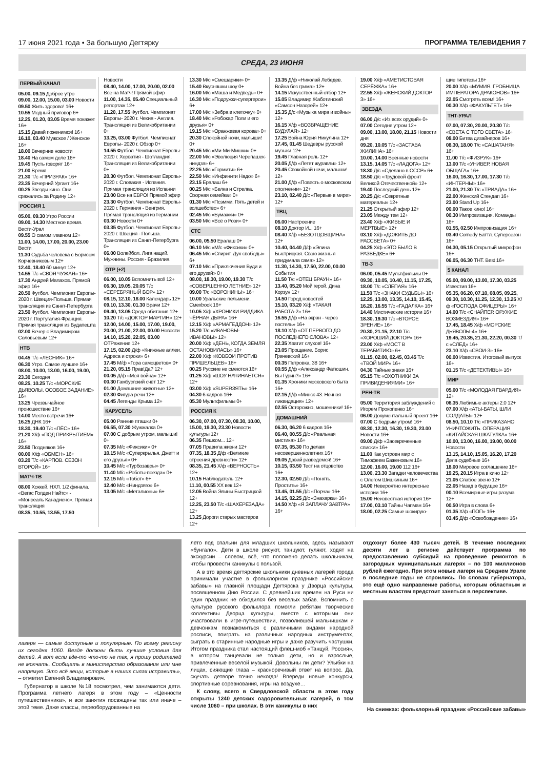17 июня 2021 года • За большую Дегтярку ПРОГРАММА ТЕЛЕВИДЕНИЯ 7
СРЕДА, 23 ИЮНЯ
ПЕРВЫЙ КАНАЛ
05.00, 09.15 Доброе утро
09.00, 12.00, 15.00, 03.00 Новости
09.50 Жить здорово! 16+
10.55 Модный приговор 6+
12.25, 01.20, 03.05 Время покажет 16+
15.15 Давай поженимся! 16+
16.10, 03.40 Мужское / Женское 16+
18.00 Вечерние новости
18.40 На самом деле 16+
19.45 Пусть говорят 16+
21.00 Время
21.30 Т/с «ПРИЗРАК» 16+
23.35 Вечерний Ургант 16+
00.25 Звезды кино. Они сражались за Родину 12+
РОССИЯ 1
05.00, 09.30 Утро России
09.00, 14.30 Местное время. Вести-Урал
09.55 О самом главном 12+
11.00, 14.00, 17.00, 20.00, 23.00 Вести
11.30 Судьба человека с Борисом Корчевниковым 12+
12.40, 18.40 60 минут 12+
14.55 Т/с «СВОЯ ЧУЖАЯ» 16+
17.30 Андрей Малахов. Прямой эфир 16+
20.50 Футбол. Чемпионат Европы- 2020 г. Швеция-Польша. Прямая трансляция из Санкт-Петербурга
23.50 Футбол. Чемпионат Европы- 2020 г. Португалия-Франция. Прямая трансляция из Будапешта
02.00 Вечер с Владимиром Соловьёвым 12+
НТВ
04.45 Т/с «ЛЕСНИК» 16+
06.30 Утро. Самое лучшее 16+
08.00, 10.00, 13.00, 16.00, 19.00, 23.30 Сегодня
08.25, 10.25 Т/с «МОРСКИЕ ДЬЯВОЛЫ. ОСОБОЕ ЗАДАНИЕ» 16+
13.25 Чрезвычайное происшествие 16+
14.00 Место встречи 16+
16.25 ДНК 16+
18.30, 19.40 Т/с «ПЁС» 16+
21.20 Х/ф «ПОД ПРИКРЫТИЕМ» 16+
23.50 Поздняков 16+
00.00 Х/ф «ОБМЕН» 16+
03.20 Т/с «КАРПОВ. СЕЗОН ВТОРОЙ» 16+
МАТЧ-ТВ
08.00 Хоккей. НХЛ. 1/2 финала. «Вегас Голден Найтс» - «Монреаль Канадиенс». Прямая трансляция
08.35, 10.55, 13.55, 17.50
Новости
08.40, 14.00, 17.00, 20.00, 02.00 Все на Матч! Прямой эфир
11.00, 14.35, 05.40 Специальный репортаж 12+
11.20, 17.55 Футбол. Чемпионат Европы- 2020 г. Чехия - Англия. Трансляция из Великобритании 0+
13.25, 03.00 Футбол. Чемпионат Европы- 2020 г. Обзор 0+
14.55 Футбол. Чемпионат Европы- 2020 г. Хорватия - Шотландия. Трансляция из Великобритании 0+
20.30 Футбол. Чемпионат Европы- 2020 г. Словакия - Испания. Прямая трансляция из Испании
23.00 Все на ЕВРО! Прямой эфир
23.30 Футбол. Чемпионат Европы- 2020 г. Германия - Венгрия. Прямая трансляция из Германии
03.30 Новости 0+
03.35 Футбол. Чемпионат Европы- 2020 г. Швеция - Польша. Трансляция из Санкт-Петербурга 0+
06.00 Волейбол. Лига наций. Мужчины. Россия - Бразилия.
ОТР (+2)
06.00, 10.05 Вспомнить всё 12+
06.30, 19.05, 20.05 Т/с «СЕРЕБРЯНЫЙ БОР» 12+
08.15, 12.10, 18.00 Календарь 12+
09.10, 13.30, 01.30 Врачи 12+
09.40, 13.05 Среда обитания 12+
10.20 Т/с «ДОКТОР МАРТИН» 12+
12.00, 14.00, 15.00, 17.00, 19.00, 20.00, 21.00, 22.00, 00.00 Новости
14.10, 15.20, 22.05, 03.00 ОТРажение 12+
17.15, 02.00 Д/ф «Книжные аллеи. Адреса и строки» 6+
17.45 М/ф «Гора самоцветов» 0+
21.20, 05.15 Прав!Да? 12+
00.05 Д/ф «Моя война» 12+
00.30 Гамбургский счёт 12+
01.00 Домашние животные 12+
02.30 Фигура речи 12+
04.45 Легенды Крыма 12+
КАРУСЕЛЬ
05.00 Ранние пташки 0+
06.55, 07.30 Жужжалка 0+
07.00 С добрым утром, малыши! 0+
07.35 М/с «Фиксики» 0+
10.15 М/с «Суперкрылья. Джетт и его друзья» 0+
10.45 М/с «Турбозавры» 0+
11.40 М/с «Роботы-поезда» 0+
12.15 М/с «Тобот» 6+
12.40 М/с «Ниндзяго» 6+
13.05 М/с «Металионы» 6+
13.30 М/с «Смешарики» 0+
15.40 Вкусняшки шоу 0+
16.00 М/с «Маша и Медведь» 0+
16.30 М/с «Подружки-супергерои» 6+
17.00 М/с «Зебра в клеточку» 0+
18.40 М/с «Робокар Поли и его друзья» 0+
19.15 М/с «Оранжевая корова» 0+
20.30 Спокойной ночи, малыши! 0+
20.45 М/с «Ми-Ми-Мишки» 0+
22.00 М/с «Эволюция Черепашек-ниндзя» 6+
22.25 М/с «Гормити» 6+
22.50 М/с «Инфинити Надо» 6+
23.15 Ералаш 6+
00.25 М/с «Белка и Стрелка. Озорная семейка» 0+
01.30 М/с «Псэмми. Пять детей и волшебство» 6+
02.45 М/с «Бумажки» 0+
03.50 М/с «Всё о Рози» 0+
СТС
06.00, 05.50 Ералаш 0+
06.10 М/с «М/с «Фиксики» 0+
06.45 М/с «Спирит. Дух свободы» 6+
07.10 М/с «Приключения Вуди и его друзей» 0+
08.00, 18.30, 19.00, 19.30 Т/с «СОВЕРШЕННО ЛЕТНИЕ» 12+
09.00 Т/с «ВОРОНИНЫ» 16+
10.00 Уральские пельмени. Смехbook 16+
10.05 Х/ф «ХРОНИКИ РИДДИКА. ЧЁРНАЯ ДЫРА» 16+
12.15 Х/ф «АРМАГЕДДОН» 12+
15.20 Т/с «ИВАНОВЫ-ИВАНОВЫ» 12+
20.00 Х/ф «ДЕНЬ, КОГДА ЗЕМЛЯ ОСТАНОВИЛАСЬ» 16+
22.00 Х/ф «КОВБОИ ПРОТИВ ПРИШЕЛЬЦЕВ» 16+
00.25 Русские не смеются 16+
01.25 Х/ф «ШОУ НАЧИНАЕТСЯ» 12+
03.00 Х/ф «SUPERЗЯТЬ» 16+
04.30 6 кадров 16+
05.30 Мультфильмы 0+
РОССИЯ К
06.30, 07.00, 07.30, 08.30, 10.00, 15.00, 19.30, 23.30 Новости культуры 12+
06.35 Пешком... 12+
07.05 Правила жизни 12+
07.35, 18.35 Д/ф «Великие строения древности» 12+
08.35, 21.45 Х/ф «ВЕРНОСТЬ» 12+
10.15 Наблюдатель 12+
11.10, 00.55 XX век 12+
12.05 Война Элины Быстрицкой 12+
12.25, 23.50 Т/с «ШАХЕРЕЗАДА» 12+
13.25 Дороги старых мастеров 12+
13.35 Д/ф «Николай Лебедев. Война без грима» 12+
14.15 Искусственный отбор 12+
15.05 Владимир Жаботинский «Самсон Назорей» 12+
15.35 Д/с «Музыка мира и войны» 12+
16.15 Х/ф «ВОЗВРАЩЕНИЕ БУДУЛАЯ» 12+
17.25 Война Юрия Никулина 12+
17.45, 01.45 Шедевры русской музыки 12+
19.45 Главная роль 12+
20.05 Д/ф «Летят журавли» 12+
20.45 Спокойной ночи, малыши! 12+
21.00 Д/ф «Повесть о московском ополчении» 12+
23.10, 02.40 Д/с «Первые в мире» 12+
ТВЦ
06.00 Настроение
08.10 Доктор И... 16+
08.40 Х/ф «БЕЗОТЦОВЩИНА» 12+
10.40, 04.40 Д/ф «Элина Быстрицкая. Свою жизнь я придумала сама» 12+
11.30, 14.30, 17.50, 22.00, 00.00 События
11.50 Т/с «ОТЕЦ БРАУН» 16+
13.40, 05.20 Мой герой. Дина Корзун 12+
14.50 Город новостей
15.10, 03.20 Х/ф «ТАКАЯ РАБОТА-2» 16+
16.55 Д/ф «На экран - через постель» 16+
18.10 Х/ф «ОТ ПЕРВОГО ДО ПОСЛЕДНЕГО СЛОВА» 12+
22.35 Хватит слухов! 16+
23.05 Прощание. Борис Грачевский 16+
00.35 Петровка, 38 16+
00.55 Д/ф «Александр Фатюшин. Вы Гурин?» 16+
01.35 Хроники московского быта 16+
02.15 Д/ф «Минск-43. Ночная ликвидация» 12+
02.55 Осторожно, мошенники! 16+
ДОМАШНИЙ
06.30, 06.20 6 кадров 16+
06.40, 00.55 Д/с «Реальная мистика» 16+
07.35, 05.30 По делам несовершеннолетних 16+
09.05 Давай разведёмся! 16+
10.15, 03.50 Тест на отцовство 16+
12.30, 02.50 Д/с «Понять. Простить» 16+
13.45, 01.55 Д/с «Порча» 16+
14.15, 02.25 Д/с «Знахарка» 16+
14.50 Х/ф «Я ЗАПЛАЧУ ЗАВТРА» 16+
19.00 Х/ф «АМЕТИСТОВАЯ СЕРЁЖКА» 16+
22.55 Х/ф «ЖЕНСКИЙ ДОКТОР 3» 16+
ЗВЕЗДА
06.00 Д/с «Из всех орудий» 0+
07.00 Сегодня утром 12+
09.00, 13.00, 18.00, 21.15 Новости дня
09.20, 10.05 Т/с «ЗАСТАВА ЖИЛИНА» 16+
10.00, 14.00 Военные новости
13.15, 14.05 Т/с «ЛАДОГА» 12+
18.30 Д/с «Сделано в СССР» 6+
18.50 Д/с «Трудовой фронт Великой Отечественной» 12+
19.40 Последний день 12+
20.25 Д/с «Секретные материалы» 12+
21.25 Открытый эфир 12+
23.05 Между тем 12+
23.40 Х/ф «ЖИВЫЕ И МЕРТВЫЕ» 12+
03.10 Х/ф «ДОЖИТЬ ДО РАССВЕТА» 0+
04.25 Х/ф «ЭТО БЫЛО В РАЗВЕДКЕ» 6+
ТВ-3
06.00, 05.45 Мультфильмы 0+
09.30, 10.05, 10.40, 11.15, 17.25, 18.00 Т/с «СЛЕПАЯ» 16+
11.50 Т/с «ЗНАКИ СУДЬБЫ» 16+
12.25, 13.00, 13.35, 14.10, 15.45, 16.20, 16.55 Т/с «ГАДАЛКА» 16+
14.40 Мистические истории 16+
18.30, 19.30 Т/с «ВТОРОЕ ЗРЕНИЕ» 16+
20.30, 21.15, 22.10 Т/с «ХОРОШИЙ ДОКТОР» 16+
23.00 Х/ф «МОСТ В ТЕРАБИТИЮ» 6+
01.15, 02.00, 02.45, 03.45 Т/с «ТВОЙ МИР» 16+
04.30 Тайные знаки 16+
05.15 Т/с «ОХОТНИКИ ЗА ПРИВИДЕНИЯМИ» 16+
РЕН-ТВ
05.00 Территория заблуждений с Игорем Прокопенко 16+
06.00 Документальный проект 16+
07.00 С бодрым утром! 16+
08.30, 12.30, 16.30, 19.30, 23.00 Новости 16+
09.00 Д/ф «Засекреченные списки» 16+
11.00 Как устроен мир с Тимофеем Баженовым 16+
12.00, 16.00, 19.00 112 16+
13.00, 23.30 Загадки человечества с Олегом Шишкиным 16+
14.00 Невероятно интересные истории 16+
15.00 Неизвестная история 16+
17.00, 03.10 Тайны Чапман 16+
18.00, 02.25 Самые шокирую-
щие гипотезы 16+
20.00 Х/ф «МУМИЯ. ГРОБНИЦА ИМПЕРАТОРА ДРАКОНОВ» 16+
22.05 Смотреть всем! 16+
00.30 Х/ф «ФАКУЛЬТЕТ» 16+
ТНТ-УРАЛ
07.00, 07.30, 20.00, 20.30 Т/с «СВЕТА С ТОГО СВЕТА» 16+
08.00 Битва дизайнеров 16+
08.30, 18.00 Т/с «САШАТАНЯ» 16+
11.00 Т/с «ФИЗРУК» 16+
13.00 Т/с «УНИВЕР. НОВАЯ ОБЩАГА» 16+
16.00, 16.30, 17.00, 17.30 Т/с «ИНТЕРНЫ» 16+
21.00, 21.30 Т/с «ТРИАДА» 16+
22.00 Женский Стендап 16+
23.00 Stand Up 16+
00.00 Такое кино! 16+
00.30 Импровизация. Команды 16+
01.55, 02.50 Импровизация 16+
03.40 Comedy Баттл. Суперсезон 16+
04.30, 05.15 Открытый микрофон 16+
06.05, 06.30 ТНТ. Best 16+
5 КАНАЛ
05.00, 09.00, 13.00, 17.30, 03.25 Известия 16+
05.35, 06.20, 07.10, 08.05, 09.25, 09.30, 10.30, 11.25, 12.30, 13.25 Х/ф «ГОСПОДА ОФИЦЕРЫ» 16+
14.00 Т/с «СНАЙПЕР. ОРУЖИЕ ВОЗМЕЗДИЯ» 16+
17.45, 18.45 Х/ф «МОРСКИЕ ДЬЯВОЛЫ-4» 16+
19.45, 20.35, 21.30, 22.20, 00.30 Т/с «СЛЕД» 16+
23.10 Х/ф «СВОИ-3» 16+
00.00 Известия. Итоговый выпуск 16+
01.15 Т/с «ДЕТЕКТИВЫ» 16+
МИР
05.00 Т/с «МОЛОДАЯ ГВАРДИЯ» 12+
06.35 Любимые актеры 2.0 12+
07.00 Х/ф «АТЫ-БАТЫ, ШЛИ СОЛДАТЫ» 12+
08.50, 10.10 Т/с «ПРИКАЗАНО УНИЧТОЖИТЬ. ОПЕРАЦИЯ «КИТАЙСКАЯ ШКАТУЛКА» 16+
10.00, 13.00, 16.00, 19.00, 00.00 Новости
13.15, 14.10, 15.05, 16.20, 17.20 Дела судебные 16+
18.00 Мировое соглашение 16+
19.25, 20.15 Игра в кино 12+
21.05 Слабое звено 12+
22.05 Назад в будущее 16+
00.10 Всемирные игры разума 12+
00.50 Игра в слова 6+
01.35 Х/ф «ПОП» 16+
03.45 Д/ф «Освобождение» 16+
лагеря — самые доступные и популярные. По всему региону их сегодня 1060. Везде должны быть лучшие условия для детей. А вот если где-то что-то не так, я прошу родителей не молчать. Сообщать в министерство образования или мне напрямую. Это всё вещи, которые в наших силах исправить», – отметил Евгений Владимирович.
Губернатор в школе №18 посмотрел, чем занимаются дети. Программа летнего лагеря в этом году – «Ценности путешественника», и все занятия посвящены так или иначе – этой теме. Даже классы, переоборудованные на
лето под спальни для младших школьников, здесь называют «бунгало». Дети в школе рисуют, танцуют, гуляют, ходят на экскурсии – словом, всё, что положено делать школьникам, чтобы провести каникулы с пользой.
А в это время дегтярские школьники дневных лагерей города принимали участие в фольклорном празднике «Российские забавы» на главной площади Дегтярска у Дворца культуры, посвященном Дню России. С древнейших времен на Руси ни один праздник не обходился без веселых забав. Вспомнить о культуре русского фольклора помогли ребятам творческие коллективы Дворца культуры, вместе с которыми они участвовали в игре-путешествии, позволившей мальчишкам и девчонкам познакомиться с различными видами народной росписи, поиграть на различных народных инструментах, сыграть в старинные народные игры и даже разучить частушки. Итогом праздника стал настоящий флеш-моб «Танцуй, Россия», в котором танцевали не только дети, но и взрослые, привлеченные веселой музыкой. Довольны ли дети? Улыбки на лицах, сияющие глаза – красноречивый ответ на вопрос. Да, скучать детворе точно некогда! Впереди новые конкурсы, спортивные соревнования, игры на воздухе…
К слову, всего в Свердловской области в этом году открыты 1240 детских оздоровительных лагерей, в том числе 1060 – при школах. В эти каникулы в них
отдохнут более 430 тысяч детей. В течение последних десяти лет в регионе действует программа по предоставлению субсидий на проведение ремонтов в загородных муниципальных лагерях – по 100 миллионов рублей ежегодно. При этом новые лагеря на Среднем Урале в последние годы не строились. По словам губернатора, это ещё одно направление работы, которым областным и местным властям предстоит заняться в перспективе.
На снимках: фольклорный праздник «Российские забавы»